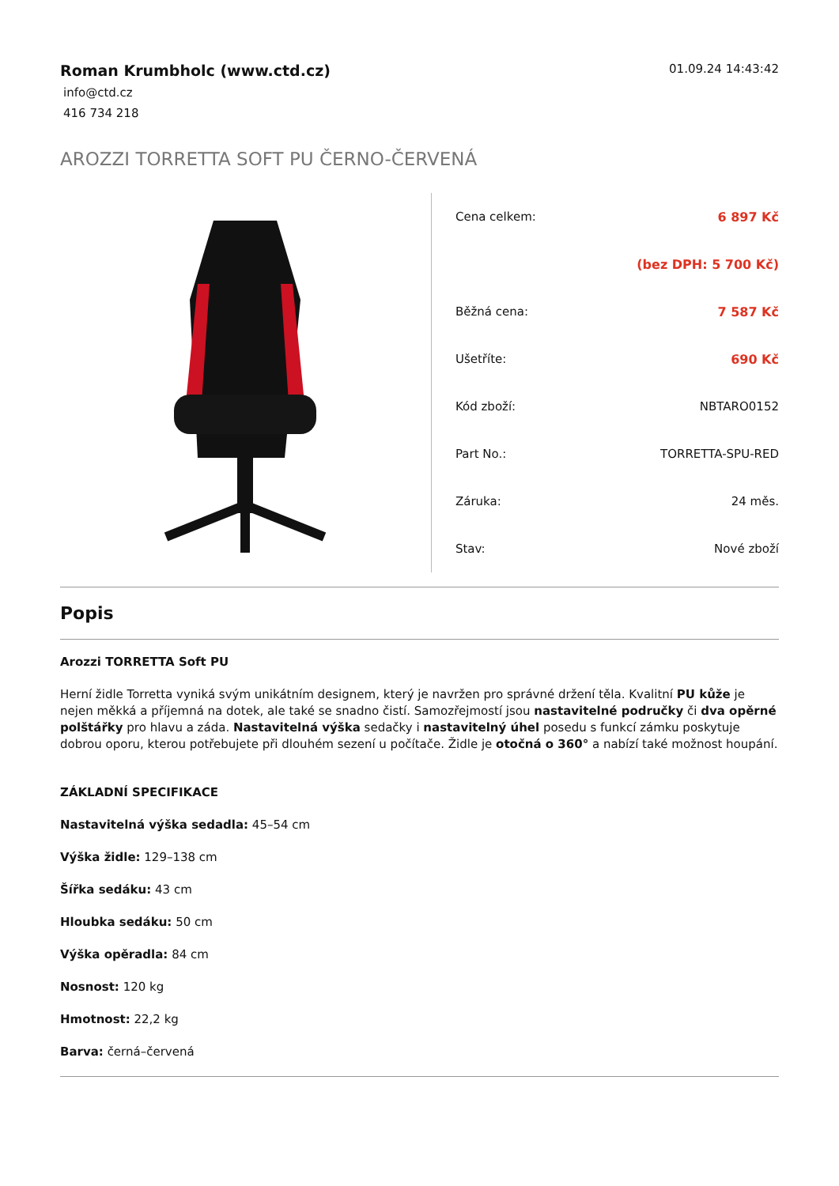Roman Krumbholc (www.ctd.cz)
info@ctd.cz
416 734 218
01.09.24 14:43:42
AROZZI TORRETTA SOFT PU ČERNO-ČERVENÁ
| Cena celkem: | 6 897 Kč |
| | (bez DPH: 5 700 Kč) |
| Běžná cena: | 7 587 Kč |
| Ušetříte: | 690 Kč |
| Kód zboží: | NBTARO0152 |
| Part No.: | TORRETTA-SPU-RED |
| Záruka: | 24 měs. |
| Stav: | Nové zboží |
Popis
Arozzi TORRETTA Soft PU
Herní židle Torretta vyniká svým unikátním designem, který je navržen pro správné držení těla. Kvalitní PU kůže je nejen měkká a příjemná na dotek, ale také se snadno čistí. Samozřejmostí jsou nastavitelné područky či dva opěrné polštářky pro hlavu a záda. Nastavitelná výška sedačky i nastavitelný úhel posedu s funkcí zámku poskytuje dobrou oporu, kterou potřebujete při dlouhém sezení u počítače. Židle je otočná o 360° a nabízí také možnost houpání.
ZÁKLADNÍ SPECIFIKACE
Nastavitelná výška sedadla: 45–54 cm
Výška židle: 129–138 cm
Šířka sedáku: 43 cm
Hloubka sedáku: 50 cm
Výška opěradla: 84 cm
Nosnost: 120 kg
Hmotnost: 22,2 kg
Barva: černá–červená